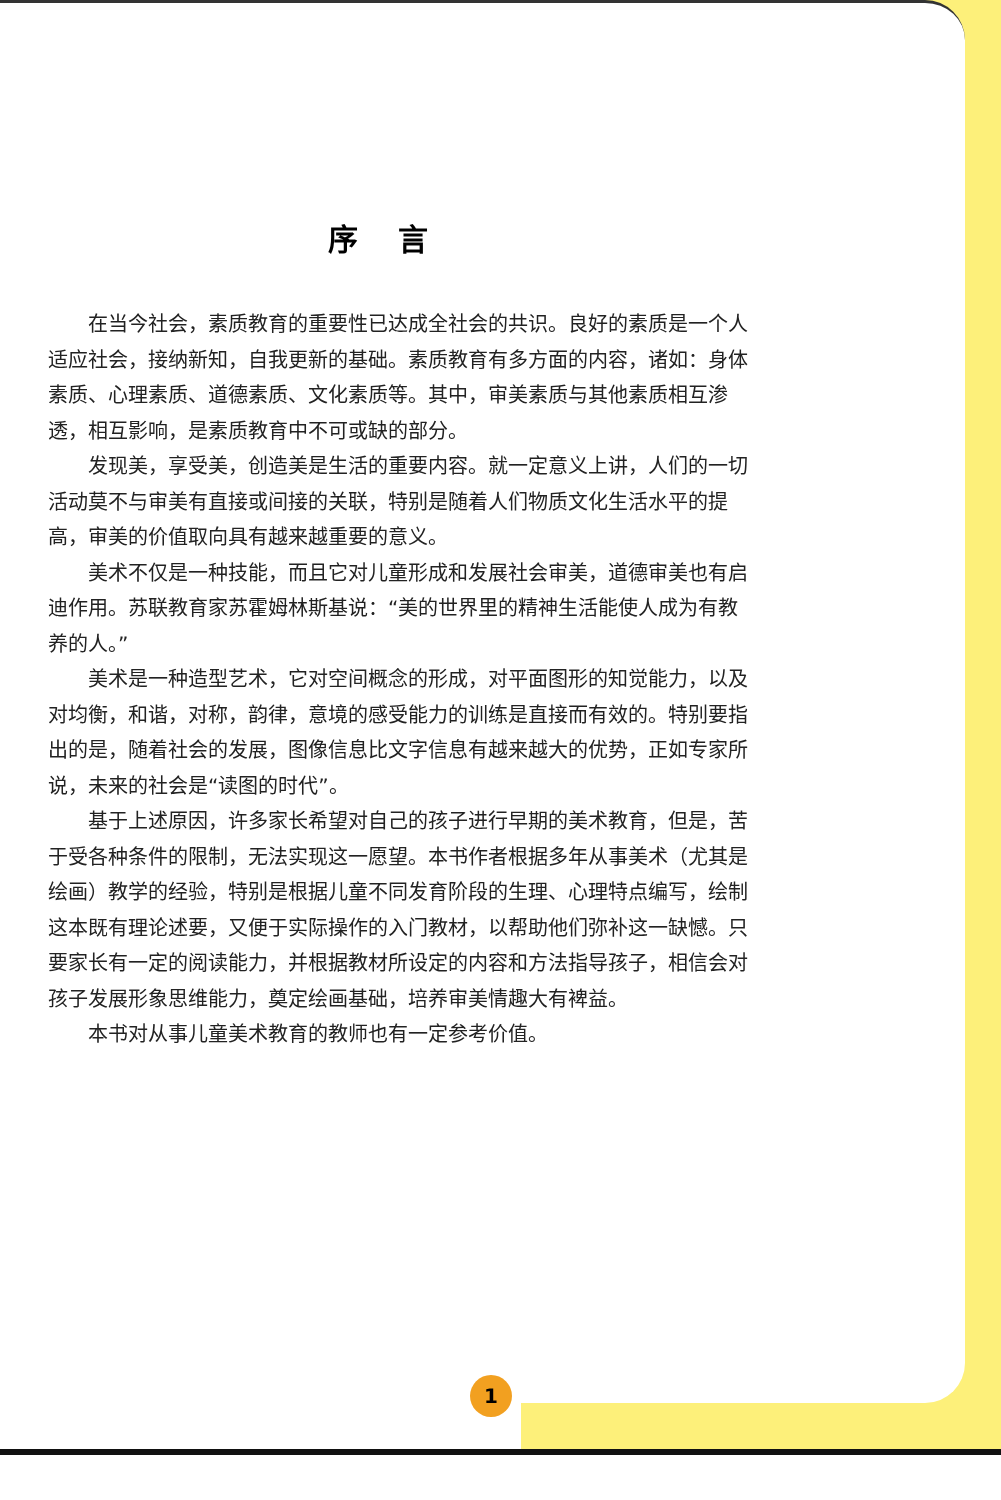序言
在当今社会，素质教育的重要性已达成全社会的共识。良好的素质是一个人适应社会，接纳新知，自我更新的基础。素质教育有多方面的内容，诸如：身体素质、心理素质、道德素质、文化素质等。其中，审美素质与其他素质相互渗透，相互影响，是素质教育中不可或缺的部分。
发现美，享受美，创造美是生活的重要内容。就一定意义上讲，人们的一切活动莫不与审美有直接或间接的关联，特别是随着人们物质文化生活水平的提高，审美的价值取向具有越来越重要的意义。
美术不仅是一种技能，而且它对儿童形成和发展社会审美，道德审美也有启迪作用。苏联教育家苏霍姆林斯基说：“美的世界里的精神生活能使人成为有教养的人。”
美术是一种造型艺术，它对空间概念的形成，对平面图形的知觉能力，以及对均衡，和谐，对称，韵律，意境的感受能力的训练是直接而有效的。特别要指出的是，随着社会的发展，图像信息比文字信息有越来越大的优势，正如专家所说，未来的社会是“读图的时代”。
基于上述原因，许多家长希望对自己的孩子进行早期的美术教育，但是，苦于受各种条件的限制，无法实现这一愿望。本书作者根据多年从事美术（尤其是绘画）教学的经验，特别是根据儿童不同发育阶段的生理、心理特点编写，绘制这本既有理论述要，又便于实际操作的入门教材，以帮助他们弥补这一缺憾。只要家长有一定的阅读能力，并根据教材所设定的内容和方法指导孩子，相信会对孩子发展形象思维能力，奠定绘画基础，培养审美情趣大有裨益。
本书对从事儿童美术教育的教师也有一定参考价值。
1